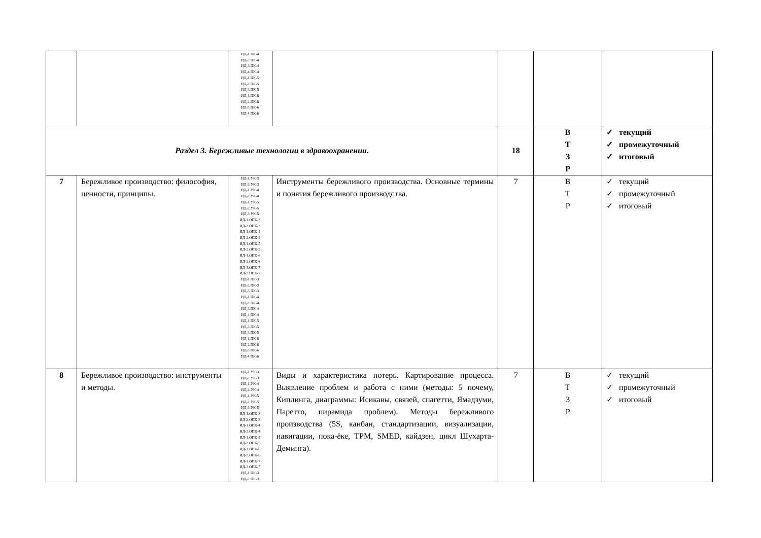| | | ИД-1.ПК-4 ИД-2.ПК-4 ИД-3.ПК-4 ИД-4.ПК-4 ИД-1.ПК-5 ИД-2.ПК-5 ИД-3.ПК-5 ИД-1.ПК-6 ИД-2.ПК-6 ИД-3.ПК-6 ИД-4.ПК-6 | | | | |
| Раздел 3. Бережливые технологии в здравоохранении. | | | | 18 | В Т З Р | ✓ текущий ✓ промежуточный ✓ итоговый |
| 7 | Бережливое производство: философия, ценности, принципы. | ИД-1.УК-3 ИД-2.УК-3 ИД-1.УК-4 ИД-2.УК-4 ИД-1.УК-5 ИД-2.УК-5 ИД-3.УК-5 ИД-1.ОПК-3 ИД-2.ОПК-3 ИД-1.ОПК-4 ИД-2.ОПК-4 ИД-1.ОПК-5 ИД-2.ОПК-5 ИД-1.ОПК-6 ИД-2.ОПК-6 ИД-1.ОПК-7 ИД-2.ОПК-7 ИД-1.ПК-3 ИД-2.ПК-3 ИД-3.ПК-3 ИД-1.ПК-4 ИД-2.ПК-4 ИД-3.ПК-4 ИД-4.ПК-4 ИД-1.ПК-5 ИД-2.ПК-5 ИД-3.ПК-5 ИД-1.ПК-6 ИД-2.ПК-6 ИД-3.ПК-6 ИД-4.ПК-6 | Инструменты бережливого производства. Основные термины и понятия бережливого производства. | 7 | В Т Р | ✓ текущий ✓ промежуточный ✓ итоговый |
| 8 | Бережливое производство: инструменты и методы. | ИД-1.УК-3 ИД-2.УК-3 ИД-1.УК-4 ИД-2.УК-4 ИД-1.УК-5 ИД-2.УК-5 ИД-3.УК-5 ИД-1.ОПК-3 ИД-2.ОПК-3 ИД-1.ОПК-4 ИД-2.ОПК-4 ИД-1.ОПК-5 ИД-2.ОПК-5 ИД-1.ОПК-6 ИД-2.ОПК-6 ИД-1.ОПК-7 ИД-2.ОПК-7 ИД-1.ПК-3 ИД-2.ПК-3 | Виды и характеристика потерь. Картирование процесса. Выявление проблем и работа с ними (методы: 5 почему, Киплинга, диаграммы: Исикавы, связей, спагетти, Ямадзуми, Паретто, пирамида проблем). Методы бережливого производства (5S, канбан, стандартизации, визуализации, навигации, пока-ёке, TPM, SMED, кайдзен, цикл Шухарта-Деминга). | 7 | В Т З Р | ✓ текущий ✓ промежуточный ✓ итоговый |